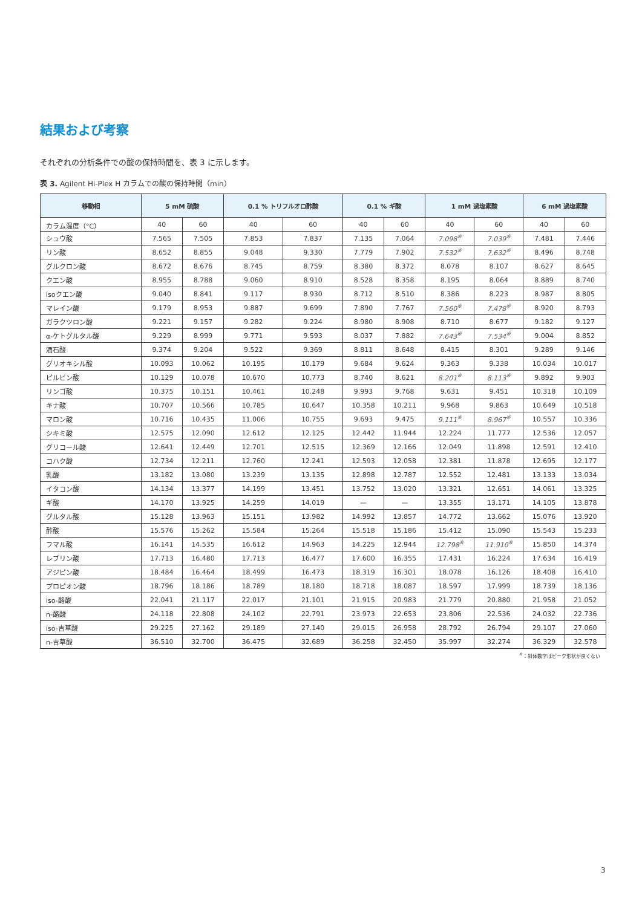結果および考察
それぞれの分析条件での酸の保持時間を、表 3 に示します。
表 3. Agilent Hi-Plex H カラムでの酸の保持時間（min）
| 移動相 | 5 mM 硫酸 | | 0.1 % トリフルオロ酢酸 | | 0.1 % ギ酸 | | 1 mM 過塩素酸 | | 6 mM 過塩素酸 | |
| --- | --- | --- | --- | --- | --- | --- | --- | --- | --- | --- |
| カラム温度（°C） | 40 | 60 | 40 | 60 | 40 | 60 | 40 | 60 | 40 | 60 |
| シュウ酸 | 7.565 | 7.505 | 7.853 | 7.837 | 7.135 | 7.064 | 7.098<sup>※</sup> | 7.039<sup>※</sup> | 7.481 | 7.446 |
| リン酸 | 8.652 | 8.855 | 9.048 | 9.330 | 7.779 | 7.902 | 7.532<sup>※</sup> | 7.632<sup>※</sup> | 8.496 | 8.748 |
| グルクロン酸 | 8.672 | 8.676 | 8.745 | 8.759 | 8.380 | 8.372 | 8.078 | 8.107 | 8.627 | 8.645 |
| クエン酸 | 8.955 | 8.788 | 9.060 | 8.910 | 8.528 | 8.358 | 8.195 | 8.064 | 8.889 | 8.740 |
| isoクエン酸 | 9.040 | 8.841 | 9.117 | 8.930 | 8.712 | 8.510 | 8.386 | 8.223 | 8.987 | 8.805 |
| マレイン酸 | 9.179 | 8.953 | 9.887 | 9.699 | 7.890 | 7.767 | 7.560<sup>※</sup> | 7.478<sup>※</sup> | 8.920 | 8.793 |
| ガラクツロン酸 | 9.221 | 9.157 | 9.282 | 9.224 | 8.980 | 8.908 | 8.710 | 8.677 | 9.182 | 9.127 |
| α-ケトグルタル酸 | 9.229 | 8.999 | 9.771 | 9.593 | 8.037 | 7.882 | 7.643<sup>※</sup> | 7.534<sup>※</sup> | 9.004 | 8.852 |
| 酒石酸 | 9.374 | 9.204 | 9.522 | 9.369 | 8.811 | 8.648 | 8.415 | 8.301 | 9.289 | 9.146 |
| グリオキシル酸 | 10.093 | 10.062 | 10.195 | 10.179 | 9.684 | 9.624 | 9.363 | 9.338 | 10.034 | 10.017 |
| ピルビン酸 | 10.129 | 10.078 | 10.670 | 10.773 | 8.740 | 8.621 | 8.201<sup>※</sup> | 8.113<sup>※</sup> | 9.892 | 9.903 |
| リンゴ酸 | 10.375 | 10.151 | 10.461 | 10.248 | 9.993 | 9.768 | 9.631 | 9.451 | 10.318 | 10.109 |
| キナ酸 | 10.707 | 10.566 | 10.785 | 10.647 | 10.358 | 10.211 | 9.968 | 9.863 | 10.649 | 10.518 |
| マロン酸 | 10.716 | 10.435 | 11.006 | 10.755 | 9.693 | 9.475 | 9.111<sup>※</sup> | 8.967<sup>※</sup> | 10.557 | 10.336 |
| シキミ酸 | 12.575 | 12.090 | 12.612 | 12.125 | 12.442 | 11.944 | 12.224 | 11.777 | 12.536 | 12.057 |
| グリコール酸 | 12.641 | 12.449 | 12.701 | 12.515 | 12.369 | 12.166 | 12.049 | 11.898 | 12.591 | 12.410 |
| コハク酸 | 12.734 | 12.211 | 12.760 | 12.241 | 12.593 | 12.058 | 12.381 | 11.878 | 12.695 | 12.177 |
| 乳酸 | 13.182 | 13.080 | 13.239 | 13.135 | 12.898 | 12.787 | 12.552 | 12.481 | 13.133 | 13.034 |
| イタコン酸 | 14.134 | 13.377 | 14.199 | 13.451 | 13.752 | 13.020 | 13.321 | 12.651 | 14.061 | 13.325 |
| ギ酸 | 14.170 | 13.925 | 14.259 | 14.019 | — | — | 13.355 | 13.171 | 14.105 | 13.878 |
| グルタル酸 | 15.128 | 13.963 | 15.151 | 13.982 | 14.992 | 13.857 | 14.772 | 13.662 | 15.076 | 13.920 |
| 酢酸 | 15.576 | 15.262 | 15.584 | 15.264 | 15.518 | 15.186 | 15.412 | 15.090 | 15.543 | 15.233 |
| フマル酸 | 16.141 | 14.535 | 16.612 | 14.963 | 14.225 | 12.944 | 12.798<sup>※</sup> | 11.910<sup>※</sup> | 15.850 | 14.374 |
| レブリン酸 | 17.713 | 16.480 | 17.713 | 16.477 | 17.600 | 16.355 | 17.431 | 16.224 | 17.634 | 16.419 |
| アジピン酸 | 18.484 | 16.464 | 18.499 | 16.473 | 18.319 | 16.301 | 18.078 | 16.126 | 18.408 | 16.410 |
| プロピオン酸 | 18.796 | 18.186 | 18.789 | 18.180 | 18.718 | 18.087 | 18.597 | 17.999 | 18.739 | 18.136 |
| iso-酪酸 | 22.041 | 21.117 | 22.017 | 21.101 | 21.915 | 20.983 | 21.779 | 20.880 | 21.958 | 21.052 |
| n-酪酸 | 24.118 | 22.808 | 24.102 | 22.791 | 23.973 | 22.653 | 23.806 | 22.536 | 24.032 | 22.736 |
| iso-吉草酸 | 29.225 | 27.162 | 29.189 | 27.140 | 29.015 | 26.958 | 28.792 | 26.794 | 29.107 | 27.060 |
| n-吉草酸 | 36.510 | 32.700 | 36.475 | 32.689 | 36.258 | 32.450 | 35.997 | 32.274 | 36.329 | 32.578 |
<sup>※</sup>：斜体数字はピーク形状が良くない
3